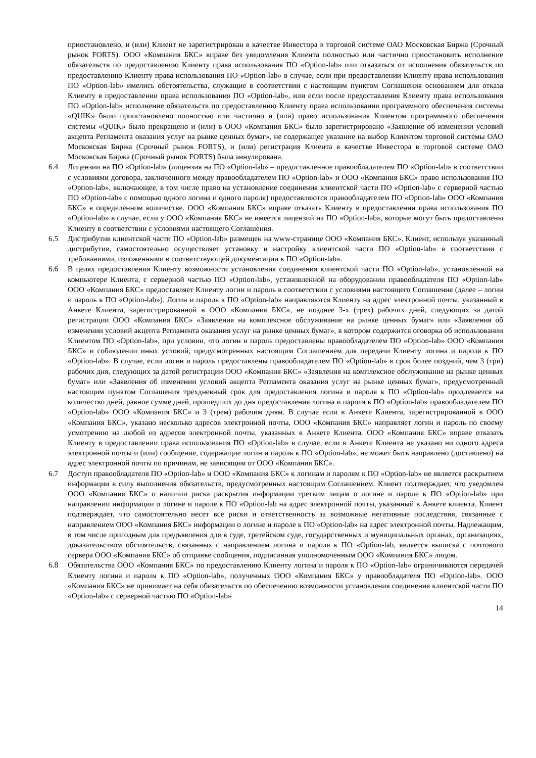приостановлено, и (или) Клиент не зарегистрирован в качестве Инвестора в торговой системе ОАО Московская Биржа (Срочный рынок FORTS). ООО «Компания БКС» вправе без уведомления Клиента полностью или частично приостановить исполнение обязательств по предоставлению Клиенту права использования ПО «Option-lab» или отказаться от исполнения обязательств по предоставлению Клиенту права использования ПО «Option-lab» в случае, если при предоставлении Клиенту права использования ПО «Option-lab» имелись обстоятельства, служащие в соответствии с настоящим пунктом Соглашения основанием для отказа Клиенту в предоставлении права использования ПО «Option-lab», или если после предоставления Клиенту права использования ПО «Option-lab» исполнение обязательств по предоставлению Клиенту права использования программного обеспечения системы «QUIK» было приостановлено полностью или частично и (или) право использования Клиентом программного обеспечения системы «QUIK» было прекращено и (или) в ООО «Компания БКС» было зарегистрировано «Заявление об изменении условий акцепта Регламента оказания услуг на рынке ценных бумаг», не содержащее указание на выбор Клиентом торговой системы ОАО Московская Биржа (Срочный рынок FORTS), и (или) регистрация Клиента в качестве Инвестора в торговой системе ОАО Московская Биржа (Срочный рынок FORTS) была аннулирована.
6.4 Лицензии на ПО «Option-lab» (лицензия на ПО «Option-lab» – предоставленное правообладателем ПО «Option-lab» в соответствии с условиями договора, заключенного между правообладателем ПО «Option-lab» и ООО «Компания БКС» право использования ПО «Option-lab», включающее, в том числе право на установление соединения клиентской части ПО «Option-lab» с серверной частью ПО «Option-lab» с помощью одного логина и одного пароля) предоставляются правообладателем ПО «Option-lab» ООО «Компания БКС» в определенном количестве. ООО «Компания БКС» вправе отказать Клиенту в предоставлении права использования ПО «Option-lab» в случае, если у ООО «Компания БКС» не имеется лицензий на ПО «Option-lab», которые могут быть предоставлены Клиенту в соответствии с условиями настоящего Соглашения.
6.5 Дистрибутив клиентской части ПО «Option-lab» размещен на www-странице ООО «Компания БКС». Клиент, используя указанный дистрибутив, самостоятельно осуществляет установку и настройку клиентской части ПО «Option-lab» в соответствии с требованиями, изложенными в соответствующей документации к ПО «Option-lab».
6.6 В целях предоставления Клиенту возможности установления соединения клиентской части ПО «Option-lab», установленной на компьютере Клиента, с серверной частью ПО «Option-lab», установленной на оборудовании правообладателя ПО «Option-lab» ООО «Компания БКС» предоставляет Клиенту логин и пароль в соответствии с условиями настоящего Соглашения (далее – логин и пароль к ПО «Option-lab»). Логин и пароль к ПО «Option-lab» направляются Клиенту на адрес электронной почты, указанный в Анкете Клиента, зарегистрированной в ООО «Компания БКС», не позднее 3-х (трех) рабочих дней, следующих за датой регистрации ООО «Компания БКС» «Заявления на комплексное обслуживание на рынке ценных бумаг» или «Заявления об изменении условий акцепта Регламента оказания услуг на рынке ценных бумаг», в котором содержится оговорка об использовании Клиентом ПО «Option-lab», при условии, что логин и пароль предоставлены правообладателем ПО «Option-lab» ООО «Компания БКС» и соблюдении иных условий, предусмотренных настоящим Соглашением для передачи Клиенту логина и пароля к ПО «Option-lab». В случае, если логин и пароль предоставлены правообладателем ПО «Option-lab» в срок более поздний, чем 3 (три) рабочих дня, следующих за датой регистрации ООО «Компания БКС» «Заявления на комплексное обслуживание на рынке ценных бумаг» или «Заявления об изменении условий акцепта Регламента оказания услуг на рынке ценных бумаг», предусмотренный настоящим пунктом Соглашения трехдневный срок для предоставления логина и пароля к ПО «Option-lab» продлевается на количество дней, равное сумме дней, прошедших до дня предоставления логина и пароля к ПО «Option-lab» правообладателем ПО «Option-lab» ООО «Компания БКС» и 3 (трем) рабочим дням. В случае если в Анкете Клиента, зарегистрированной в ООО «Компания БКС», указано несколько адресов электронной почты, ООО «Компания БКС» направляет логин и пароль по своему усмотрению на любой из адресов электронной почты, указанных в Анкете Клиента. ООО «Компания БКС» вправе отказать Клиенту в предоставлении права использования ПО «Option-lab» в случае, если в Анкете Клиента не указано ни одного адреса электронной почты и (или) сообщение, содержащие логин и пароль к ПО «Option-lab», не может быть направлено (доставлено) на адрес электронной почты по причинам, не зависящим от ООО «Компания БКС».
6.7 Доступ правообладателя ПО «Option-lab» и ООО «Компания БКС» к логинам и паролям к ПО «Option-lab» не является раскрытием информации в силу выполнения обязательств, предусмотренных настоящим Соглашением. Клиент подтверждает, что уведомлен ООО «Компания БКС» о наличии риска раскрытия информации третьим лицам о логине и пароле к ПО «Option-lab» при направлении информации о логине и пароле к ПО «Option-lab на адрес электронной почты, указанный в Анкете клиента. Клиент подтверждает, что самостоятельно несет все риски и ответственность за возможные негативные последствия, связанные с направлением ООО «Компания БКС» информации о логине и пароле к ПО «Option-lab» на адрес электронной почты. Надлежащим, в том числе пригодным для предъявления для в суде, третейском суде, государственных и муниципальных органах, организациях, доказательством обстоятельств, связанных с направлением логина и пароля к ПО «Option-lab, является выписка с почтового сервера ООО «Компания БКС» об отправке сообщения, подписанная уполномоченным ООО «Компания БКС» лицом.
6.8 Обязательства ООО «Компания БКС» по предоставлению Клиенту логина и пароля к ПО «Option-lab» ограничиваются передачей Клиенту логина и пароля к ПО «Option-lab», полученных ООО «Компания БКС» у правообладателя ПО «Option-lab». ООО «Компания БКС» не принимает на себя обязательств по обеспечению возможности установления соединения клиентской части ПО «Option-lab» с серверной частью ПО «Option-lab»
14